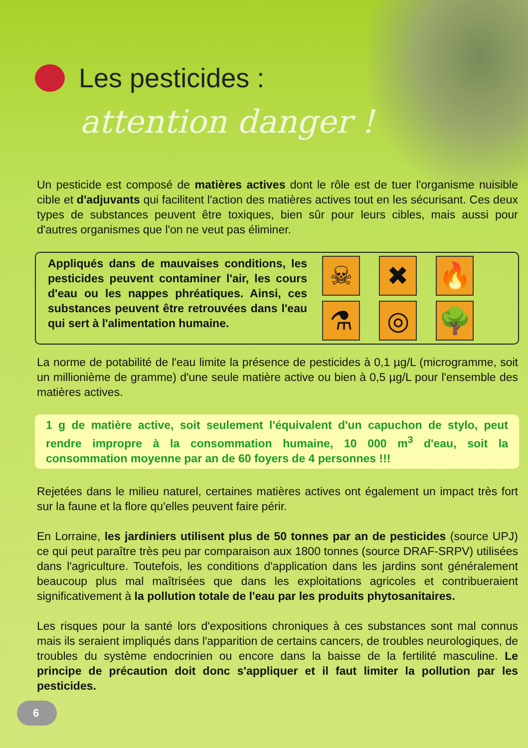Les pesticides :
attention danger !
Un pesticide est composé de matières actives dont le rôle est de tuer l'organisme nuisible cible et d'adjuvants qui facilitent l'action des matières actives tout en les sécurisant. Ces deux types de substances peuvent être toxiques, bien sûr pour leurs cibles, mais aussi pour d'autres organismes que l'on ne veut pas éliminer.
Appliqués dans de mauvaises conditions, les pesticides peuvent contaminer l'air, les cours d'eau ou les nappes phréatiques. Ainsi, ces substances peuvent être retrouvées dans l'eau qui sert à l'alimentation humaine.
☠
✖
🔥
⚗
◎
🌳
La norme de potabilité de l'eau limite la présence de pesticides à 0,1 µg/L (microgramme, soit un millionième de gramme) d'une seule matière active ou bien à 0,5 µg/L pour l'ensemble des matières actives.
1 g de matière active, soit seulement l'équivalent d'un capuchon de stylo, peut rendre impropre à la consommation humaine, 10 000 m<sup>3</sup> d'eau, soit la consommation moyenne par an de 60 foyers de 4 personnes !!!
Rejetées dans le milieu naturel, certaines matières actives ont également un impact très fort sur la faune et la flore qu'elles peuvent faire périr.
En Lorraine, les jardiniers utilisent plus de 50 tonnes par an de pesticides (source UPJ) ce qui peut paraître très peu par comparaison aux 1800 tonnes (source DRAF-SRPV) utilisées dans l'agriculture. Toutefois, les conditions d'application dans les jardins sont généralement beaucoup plus mal maîtrisées que dans les exploitations agricoles et contribueraient significativement à la pollution totale de l'eau par les produits phytosanitaires.
Les risques pour la santé lors d'expositions chroniques à ces substances sont mal connus mais ils seraient impliqués dans l'apparition de certains cancers, de troubles neurologiques, de troubles du système endocrinien ou encore dans la baisse de la fertilité masculine. Le principe de précaution doit donc s'appliquer et il faut limiter la pollution par les pesticides.
6